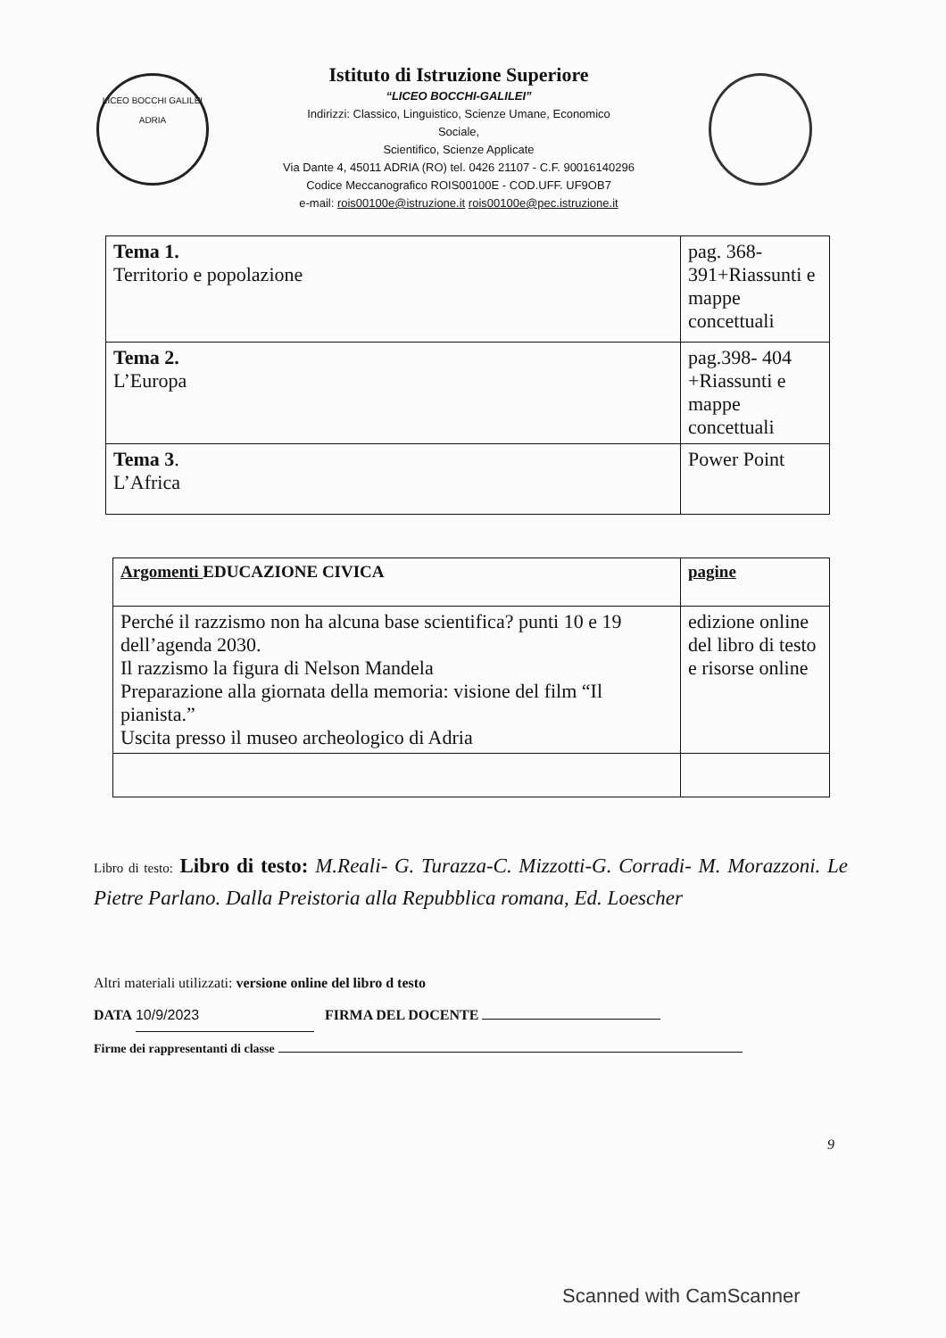LICEO BOCCHI GALILEI
ADRIA
Istituto di Istruzione Superiore
“LICEO BOCCHI-GALILEI”
Indirizzi: Classico, Linguistico, Scienze Umane, Economico
Sociale,
Scientifico, Scienze Applicate
Via Dante 4, 45011 ADRIA (RO) tel. 0426 21107 - C.F. 90016140296
Codice Meccanografico ROIS00100E - COD.UFF. UF9OB7
e-mail: rois00100e@istruzione.it rois00100e@pec.istruzione.it
| Tema 1. Territorio e popolazione | pag. 368-391+Riassunti e mappe concettuali |
| Tema 2. L’Europa | pag.398- 404 +Riassunti e mappe concettuali |
| Tema 3 . L’Africa | Power Point |
| Argomenti EDUCAZIONE CIVICA | pagine |
| --- | --- |
| Perché il razzismo non ha alcuna base scientifica? punti 10 e 19 dell’agenda 2030. Il razzismo la figura di Nelson Mandela Preparazione alla giornata della memoria: visione del film “Il pianista.” Uscita presso il museo archeologico di Adria | edizione online del libro di testo e risorse online |
Libro di testo: Libro di testo: M.Reali- G. Turazza-C. Mizzotti-G. Corradi- M. Morazzoni. Le Pietre Parlano. Dalla Preistoria alla Repubblica romana, Ed. Loescher
Altri materiali utilizzati: versione online del libro d testo
DATA 10/9/2023 FIRMA DEL DOCENTE
Firme dei rappresentanti di classe
9
Scanned with CamScanner